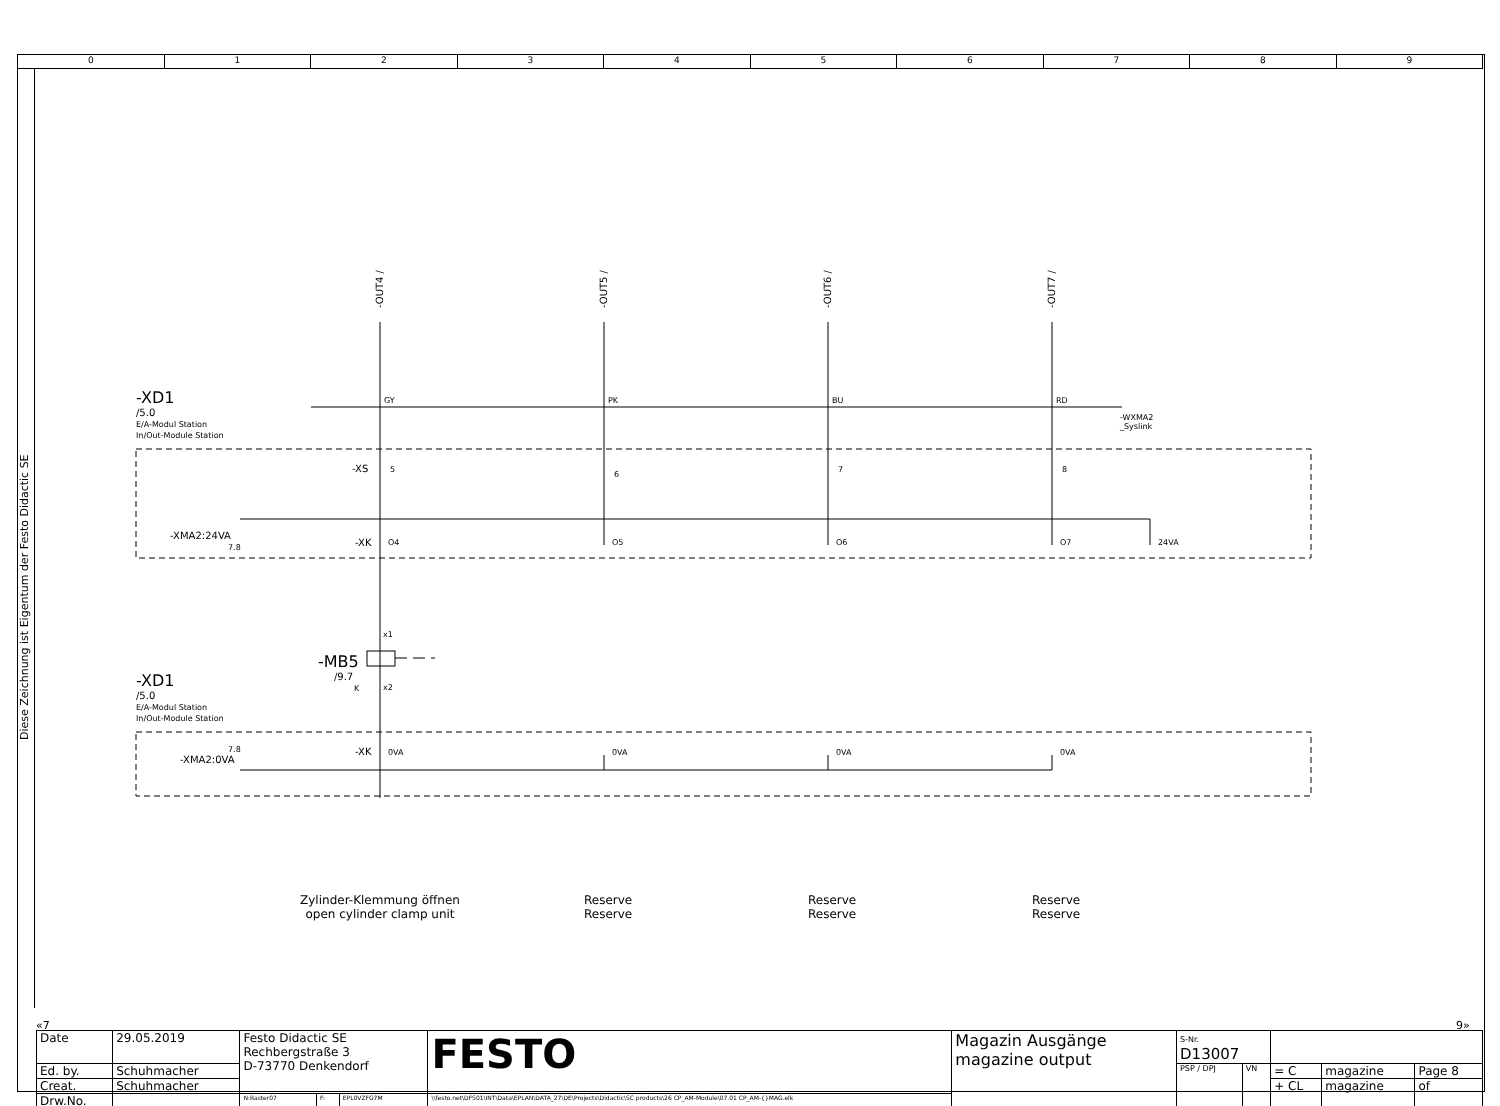0 1 2 3 4 5 6 7 8 9
Diese Zeichnung ist Eigentum der Festo Didactic SE
-OUT4 /
-OUT5 /
-OUT6 /
-OUT7 /
GY PK BU RD
-XD1
/5.0
E/A-Modul Station
In/Out-Module Station
-WXMA2
_Syslink
-XS 5
6
7 8
-XMA2:24VA
7.8
-XK O4 O5 O6 O7 24VA
x1
-MB5
/9.7
K
x2
-XD1
/5.0
E/A-Modul Station
In/Out-Module Station
7.8
-XMA2:0VA
-XK 0VA 0VA 0VA 0VA
Zylinder-Klemmung öffnen
open cylinder clamp unit
Reserve
Reserve
Reserve
Reserve
Reserve
Reserve
«7 9»
| Date | 29.05.2019 | Festo Didactic SE Rechbergstraße 3 D-73770 Denkendorf | | | | FESTO | Magazin Ausgänge magazine output | S-Nr. D13007 | | | | |
| Ed. by. | Schuhmacher | | | | | | | PSP / DPJ | VN | = C | magazine | Page 8 |
| Creat. | Schuhmacher | | | | | | | | | + CL | magazine | of |
| Drw.No. | | N:Raster07 | F: | EPL0VZFG7M | \\festo.net\DFS01\INT\Data\EPLAN\DATA_27\DE\Projects\Didactic\SC products\26 CP_AM-Module\07.01 CP_AM-{}MAG.elk | | | | | | | |